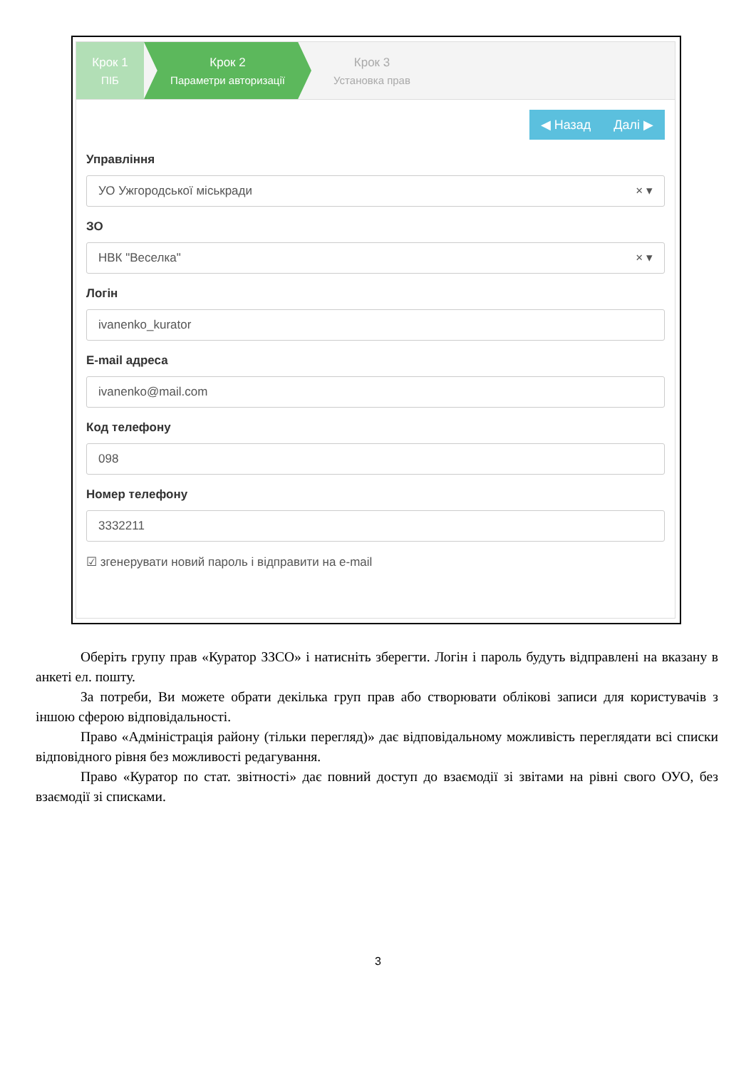Крок 1
ПІБ
Крок 2
Параметри авторизації
Крок 3
Установка прав
◀ Назад Далі ▶
Управління
УО Ужгородської міськради × ▾
ЗО
НВК "Веселка" × ▾
Логін
ivanenko_kurator
E-mail адреса
ivanenko@mail.com
Код телефону
098
Номер телефону
3332211
☑ згенерувати новий пароль і відправити на e-mail
Оберіть групу прав «Куратор ЗЗСО» і натисніть зберегти. Логін і пароль будуть відправлені на вказану в анкеті ел. пошту.
За потреби, Ви можете обрати декілька груп прав або створювати облікові записи для користувачів з іншою сферою відповідальності.
Право «Адміністрація району (тільки перегляд)» дає відповідальному можливість переглядати всі списки відповідного рівня без можливості редагування.
Право «Куратор по стат. звітності» дає повний доступ до взаємодії зі звітами на рівні свого ОУО, без взаємодії зі списками.
3